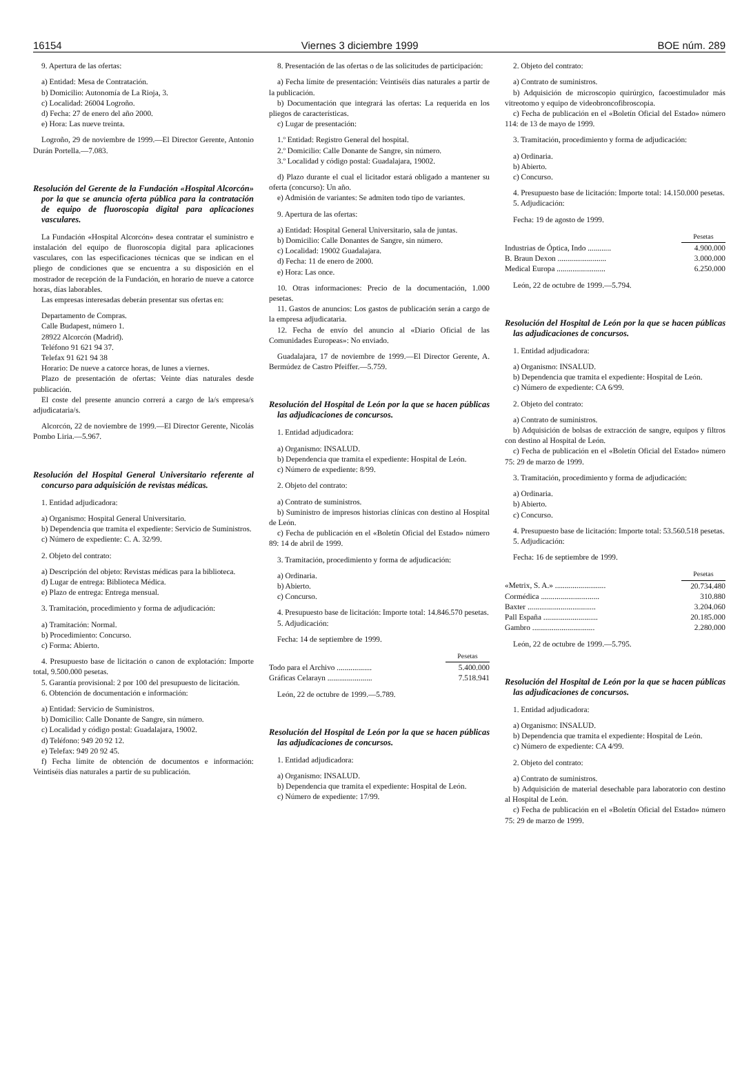16154 Viernes 3 diciembre 1999 BOE núm. 289
9. Apertura de las ofertas:
a) Entidad: Mesa de Contratación.
b) Domicilio: Autonomía de La Rioja, 3.
c) Localidad: 26004 Logroño.
d) Fecha: 27 de enero del año 2000.
e) Hora: Las nueve treinta.
Logroño, 29 de noviembre de 1999.—El Director Gerente, Antonio Durán Portella.—7.083.
Resolución del Gerente de la Fundación «Hospital Alcorcón» por la que se anuncia oferta pública para la contratación de equipo de fluoroscopia digital para aplicaciones vasculares.
La Fundación «Hospital Alcorcón» desea contratar el suministro e instalación del equipo de fluoroscopia digital para aplicaciones vasculares, con las especificaciones técnicas que se indican en el pliego de condiciones que se encuentra a su disposición en el mostrador de recepción de la Fundación, en horario de nueve a catorce horas, días laborables.
Las empresas interesadas deberán presentar sus ofertas en:
Departamento de Compras.
Calle Budapest, número 1.
28922 Alcorcón (Madrid).
Teléfono 91 621 94 37.
Telefax 91 621 94 38
Horario: De nueve a catorce horas, de lunes a viernes.
Plazo de presentación de ofertas: Veinte días naturales desde publicación.
El coste del presente anuncio correrá a cargo de la/s empresa/s adjudicataria/s.
Alcorcón, 22 de noviembre de 1999.—El Director Gerente, Nicolás Pombo Liria.—5.967.
Resolución del Hospital General Universitario referente al concurso para adquisición de revistas médicas.
1. Entidad adjudicadora:
a) Organismo: Hospital General Universitario.
b) Dependencia que tramita el expediente: Servicio de Suministros.
c) Número de expediente: C. A. 32/99.
2. Objeto del contrato:
a) Descripción del objeto: Revistas médicas para la biblioteca.
d) Lugar de entrega: Biblioteca Médica.
e) Plazo de entrega: Entrega mensual.
3. Tramitación, procedimiento y forma de adjudicación:
a) Tramitación: Normal.
b) Procedimiento: Concurso.
c) Forma: Abierto.
4. Presupuesto base de licitación o canon de explotación: Importe total, 9.500.000 pesetas.
5. Garantía provisional: 2 por 100 del presupuesto de licitación.
6. Obtención de documentación e información:
a) Entidad: Servicio de Suministros.
b) Domicilio: Calle Donante de Sangre, sin número.
c) Localidad y código postal: Guadalajara, 19002.
d) Teléfono: 949 20 92 12.
e) Telefax: 949 20 92 45.
f) Fecha límite de obtención de documentos e información: Veintiséis días naturales a partir de su publicación.
8. Presentación de las ofertas o de las solicitudes de participación:
a) Fecha límite de presentación: Veintiséis días naturales a partir de la publicación.
b) Documentación que integrará las ofertas: La requerida en los pliegos de características.
c) Lugar de presentación:
1.º Entidad: Registro General del hospital.
2.º Domicilio: Calle Donante de Sangre, sin número.
3.º Localidad y código postal: Guadalajara, 19002.
d) Plazo durante el cual el licitador estará obligado a mantener su oferta (concurso): Un año.
e) Admisión de variantes: Se admiten todo tipo de variantes.
9. Apertura de las ofertas:
a) Entidad: Hospital General Universitario, sala de juntas.
b) Domicilio: Calle Donantes de Sangre, sin número.
c) Localidad: 19002 Guadalajara.
d) Fecha: 11 de enero de 2000.
e) Hora: Las once.
10. Otras informaciones: Precio de la documentación, 1.000 pesetas.
11. Gastos de anuncios: Los gastos de publicación serán a cargo de la empresa adjudicataria.
12. Fecha de envío del anuncio al «Diario Oficial de las Comunidades Europeas»: No enviado.
Guadalajara, 17 de noviembre de 1999.—El Director Gerente, A. Bermúdez de Castro Pfeiffer.—5.759.
Resolución del Hospital de León por la que se hacen públicas las adjudicaciones de concursos.
1. Entidad adjudicadora:
a) Organismo: INSALUD.
b) Dependencia que tramita el expediente: Hospital de León.
c) Número de expediente: 8/99.
2. Objeto del contrato:
a) Contrato de suministros.
b) Suministro de impresos historias clínicas con destino al Hospital de León.
c) Fecha de publicación en el «Boletín Oficial del Estado» número 89: 14 de abril de 1999.
3. Tramitación, procedimiento y forma de adjudicación:
a) Ordinaria.
b) Abierto.
c) Concurso.
4. Presupuesto base de licitación: Importe total: 14.846.570 pesetas.
5. Adjudicación:
Fecha: 14 de septiembre de 1999.
| | Pesetas |
| Todo para el Archivo .................. | 5.400.000 |
| Gráficas Celarayn ....................... | 7.518.941 |
León, 22 de octubre de 1999.—5.789.
Resolución del Hospital de León por la que se hacen públicas las adjudicaciones de concursos.
1. Entidad adjudicadora:
a) Organismo: INSALUD.
b) Dependencia que tramita el expediente: Hospital de León.
c) Número de expediente: 17/99.
2. Objeto del contrato:
a) Contrato de suministros.
b) Adquisición de microscopio quirúrgico, facoestimulador más vitreotomo y equipo de videobroncofibroscopia.
c) Fecha de publicación en el «Boletín Oficial del Estado» número 114: de 13 de mayo de 1999.
3. Tramitación, procedimiento y forma de adjudicación:
a) Ordinaria.
b) Abierto.
c) Concurso.
4. Presupuesto base de licitación: Importe total: 14.150.000 pesetas.
5. Adjudicación:
Fecha: 19 de agosto de 1999.
| | Pesetas |
| Industrias de Óptica, Indo ............ | 4.900.000 |
| B. Braun Dexon ......................... | 3.000.000 |
| Medical Europa ......................... | 6.250.000 |
León, 22 de octubre de 1999.—5.794.
Resolución del Hospital de León por la que se hacen públicas las adjudicaciones de concursos.
1. Entidad adjudicadora:
a) Organismo: INSALUD.
b) Dependencia que tramita el expediente: Hospital de León.
c) Número de expediente: CA 6/99.
2. Objeto del contrato:
a) Contrato de suministros.
b) Adquisición de bolsas de extracción de sangre, equipos y filtros con destino al Hospital de León.
c) Fecha de publicación en el «Boletín Oficial del Estado» número 75: 29 de marzo de 1999.
3. Tramitación, procedimiento y forma de adjudicación:
a) Ordinaria.
b) Abierto.
c) Concurso.
4. Presupuesto base de licitación: Importe total: 53.560.518 pesetas.
5. Adjudicación:
Fecha: 16 de septiembre de 1999.
| | Pesetas |
| «Metrix, S. A.» .......................... | 20.734.480 |
| Cormédica .............................. | 310.880 |
| Baxter ................................... | 3.204.060 |
| Pall España ............................ | 20.185.000 |
| Gambro ................................ | 2.280.000 |
León, 22 de octubre de 1999.—5.795.
Resolución del Hospital de León por la que se hacen públicas las adjudicaciones de concursos.
1. Entidad adjudicadora:
a) Organismo: INSALUD.
b) Dependencia que tramita el expediente: Hospital de León.
c) Número de expediente: CA 4/99.
2. Objeto del contrato:
a) Contrato de suministros.
b) Adquisición de material desechable para laboratorio con destino al Hospital de León.
c) Fecha de publicación en el «Boletín Oficial del Estado» número 75: 29 de marzo de 1999.